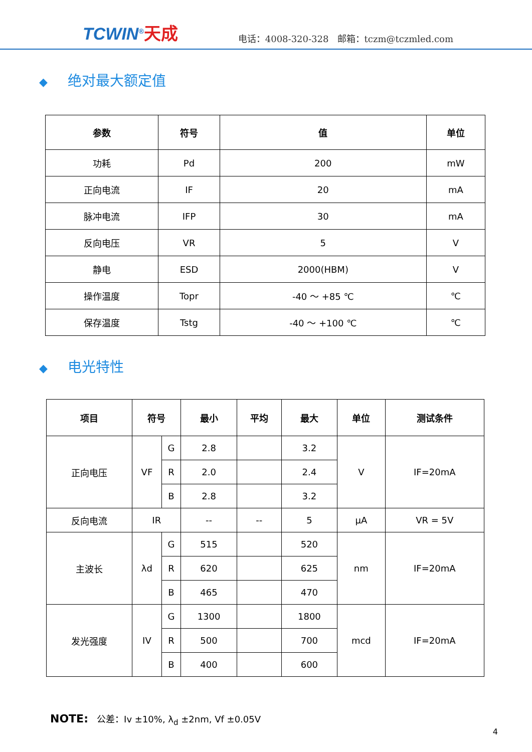TCWIN<sup>®</sup>天成
电话：4008-320-328 邮箱：tczm@tczmled.com
◆ 绝对最大额定值
| 参数 | 符号 | 值 | 单位 |
| --- | --- | --- | --- |
| 功耗 | Pd | 200 | mW |
| 正向电流 | IF | 20 | mA |
| 脉冲电流 | IFP | 30 | mA |
| 反向电压 | VR | 5 | V |
| 静电 | ESD | 2000(HBM) | V |
| 操作温度 | Topr | -40 ～ +85 ℃ | ℃ |
| 保存温度 | Tstg | -40 ～ +100 ℃ | ℃ |
◆ 电光特性
| 项目 | 符号 | | 最小 | 平均 | 最大 | 单位 | 测试条件 |
| --- | --- | --- | --- | --- | --- | --- | --- |
| 正向电压 | VF | G | 2.8 | | 3.2 | V | IF=20mA |
| | | R | 2.0 | | 2.4 | | |
| | | B | 2.8 | | 3.2 | | |
| 反向电流 | IR | | -- | -- | 5 | μA | VR = 5V |
| 主波长 | λd | G | 515 | | 520 | nm | IF=20mA |
| | | R | 620 | | 625 | | |
| | | B | 465 | | 470 | | |
| 发光强度 | IV | G | 1300 | | 1800 | mcd | IF=20mA |
| | | R | 500 | | 700 | | |
| | | B | 400 | | 600 | | |
NOTE: 公差：Iv ±10%, λ<sub>d</sub> ±2nm, Vf ±0.05V
4